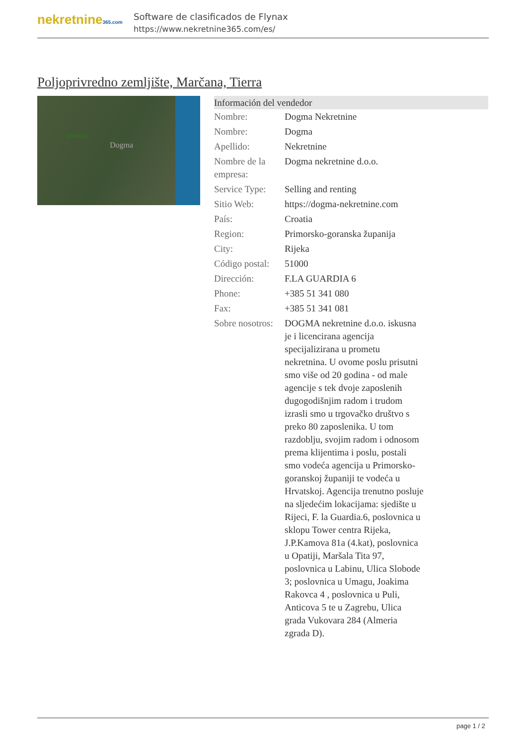nekretnine365.com
Software de clasificados de Flynax
https://www.nekretnine365.com/es/
Poljoprivredno zemljište, Marčana, Tierra
KRNICA
Dogma
| Información del vendedor | |
| --- | --- |
| Nombre: | Dogma Nekretnine |
| Nombre: | Dogma |
| Apellido: | Nekretnine |
| Nombre de la empresa: | Dogma nekretnine d.o.o. |
| Service Type: | Selling and renting |
| Sitio Web: | https://dogma-nekretnine.com |
| País: | Croatia |
| Region: | Primorsko-goranska županija |
| City: | Rijeka |
| Código postal: | 51000 |
| Dirección: | F.LA GUARDIA 6 |
| Phone: | +385 51 341 080 |
| Fax: | +385 51 341 081 |
| Sobre nosotros: | DOGMA nekretnine d.o.o. iskusna je i licencirana agencija specijalizirana u prometu nekretnina. U ovome poslu prisutni smo više od 20 godina - od male agencije s tek dvoje zaposlenih dugogodišnjim radom i trudom izrasli smo u trgovačko društvo s preko 80 zaposlenika. U tom razdoblju, svojim radom i odnosom prema klijentima i poslu, postali smo vodeća agencija u Primorsko-goranskoj županiji te vodeća u Hrvatskoj. Agencija trenutno posluje na sljedećim lokacijama: sjedište u Rijeci, F. la Guardia.6, poslovnica u sklopu Tower centra Rijeka, J.P.Kamova 81a (4.kat), poslovnica u Opatiji, Maršala Tita 97, poslovnica u Labinu, Ulica Slobode 3; poslovnica u Umagu, Joakima Rakovca 4 , poslovnica u Puli, Anticova 5 te u Zagrebu, Ulica grada Vukovara 284 (Almeria zgrada D). |
page 1 / 2